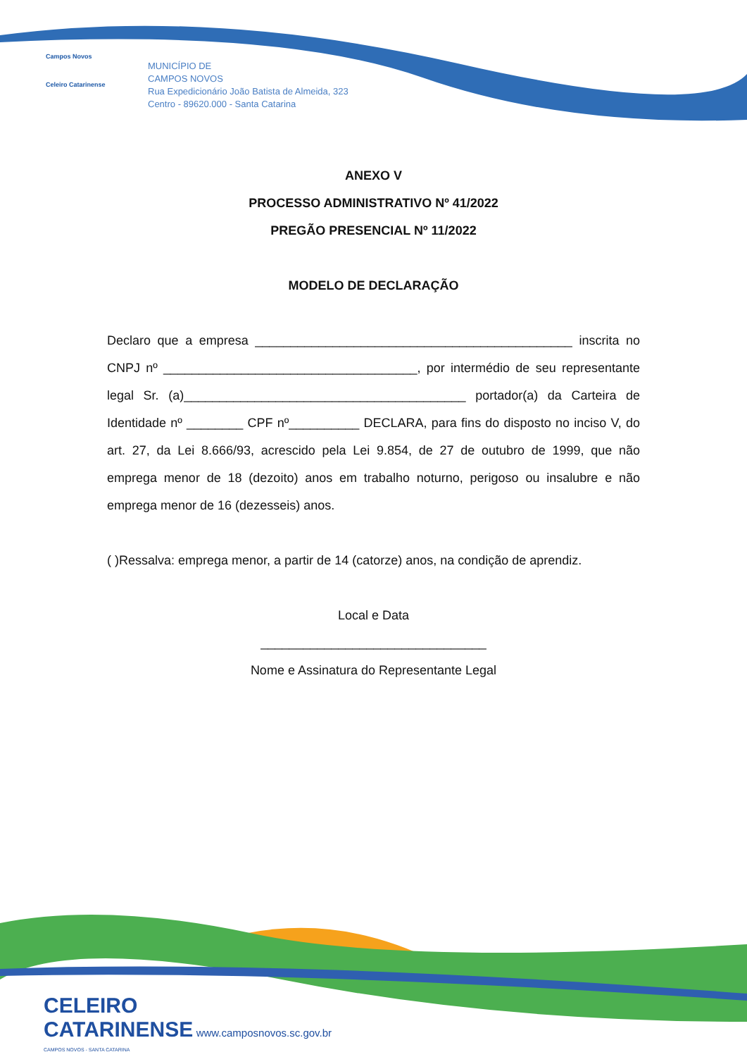Campos Novos
Celeiro Catarinense
MUNICÍPIO DE
CAMPOS NOVOS
Rua Expedicionário João Batista de Almeida, 323
Centro - 89620.000 - Santa Catarina
ANEXO V
PROCESSO ADMINISTRATIVO Nº 41/2022
PREGÃO PRESENCIAL Nº 11/2022
MODELO DE DECLARAÇÃO
Declaro que a empresa _____________________________________________ inscrita no CNPJ nº ____________________________________, por intermédio de seu representante legal Sr. (a)________________________________________ portador(a) da Carteira de Identidade nº ________ CPF nº__________ DECLARA, para fins do disposto no inciso V, do art. 27, da Lei 8.666/93, acrescido pela Lei 9.854, de 27 de outubro de 1999, que não emprega menor de 18 (dezoito) anos em trabalho noturno, perigoso ou insalubre e não emprega menor de 16 (dezesseis) anos.
( )Ressalva: emprega menor, a partir de 14 (catorze) anos, na condição de aprendiz.
Local e Data
________________________________
Nome e Assinatura do Representante Legal
CELEIRO
CATARINENSE www.camposnovos.sc.gov.br
CAMPOS NOVOS - SANTA CATARINA